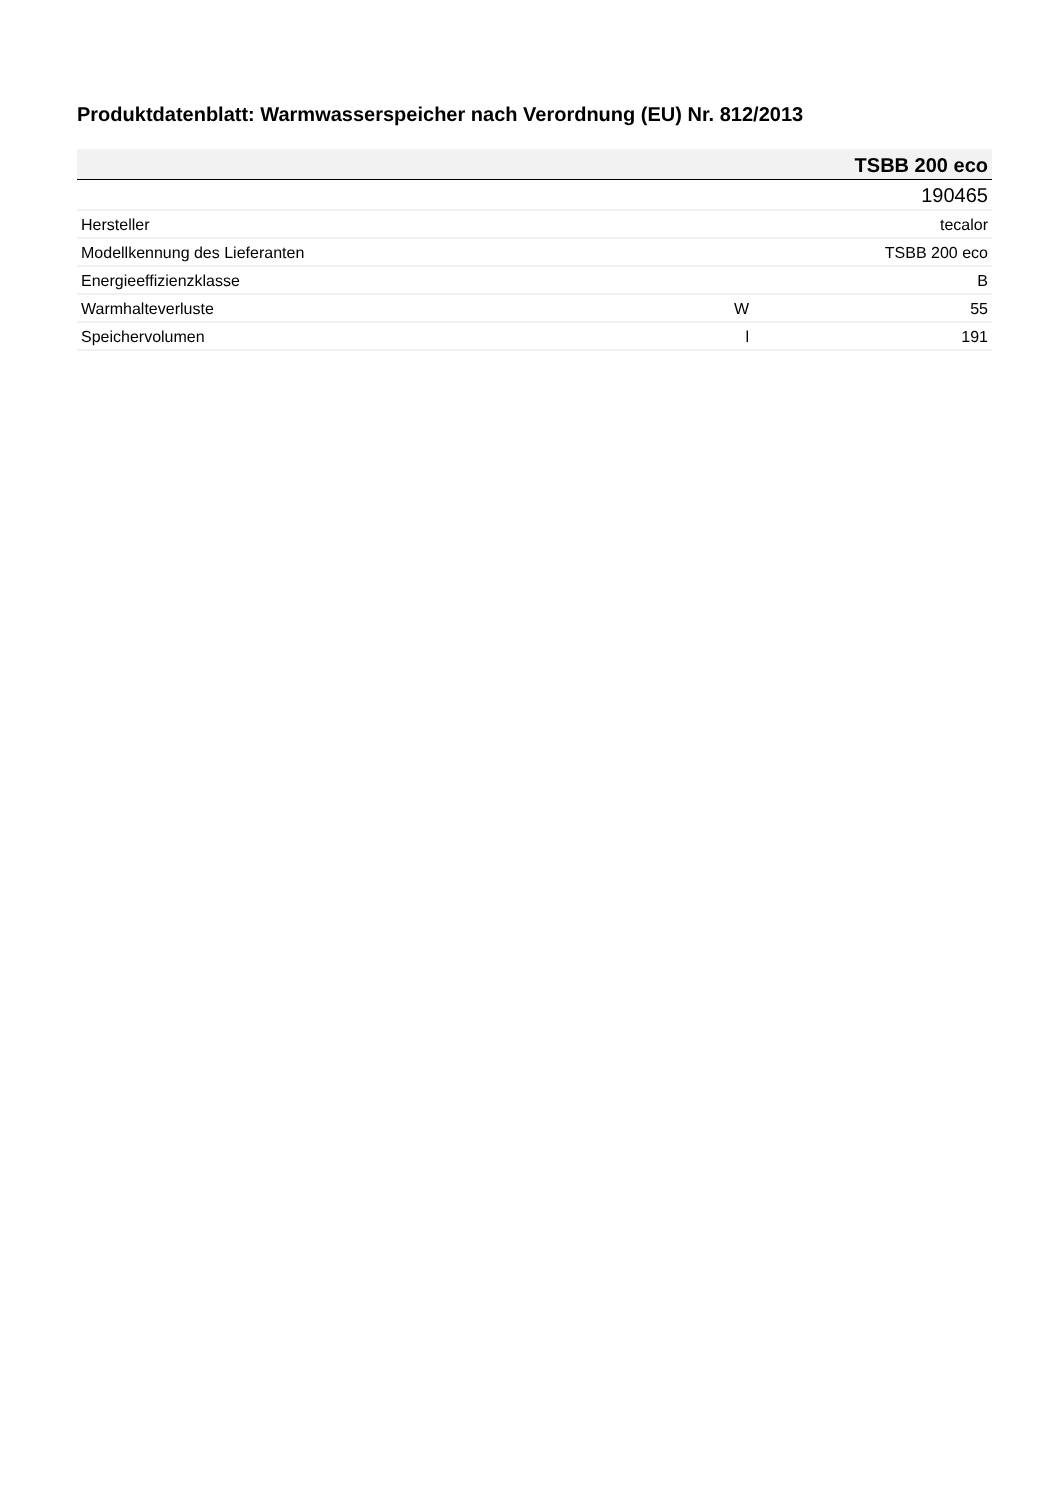Produktdatenblatt: Warmwasserspeicher nach Verordnung (EU) Nr. 812/2013
| | | TSBB 200 eco |
| --- | --- | --- |
| | | 190465 |
| Hersteller | | tecalor |
| Modellkennung des Lieferanten | | TSBB 200 eco |
| Energieeffizienzklasse | | B |
| Warmhalteverluste | W | 55 |
| Speichervolumen | l | 191 |